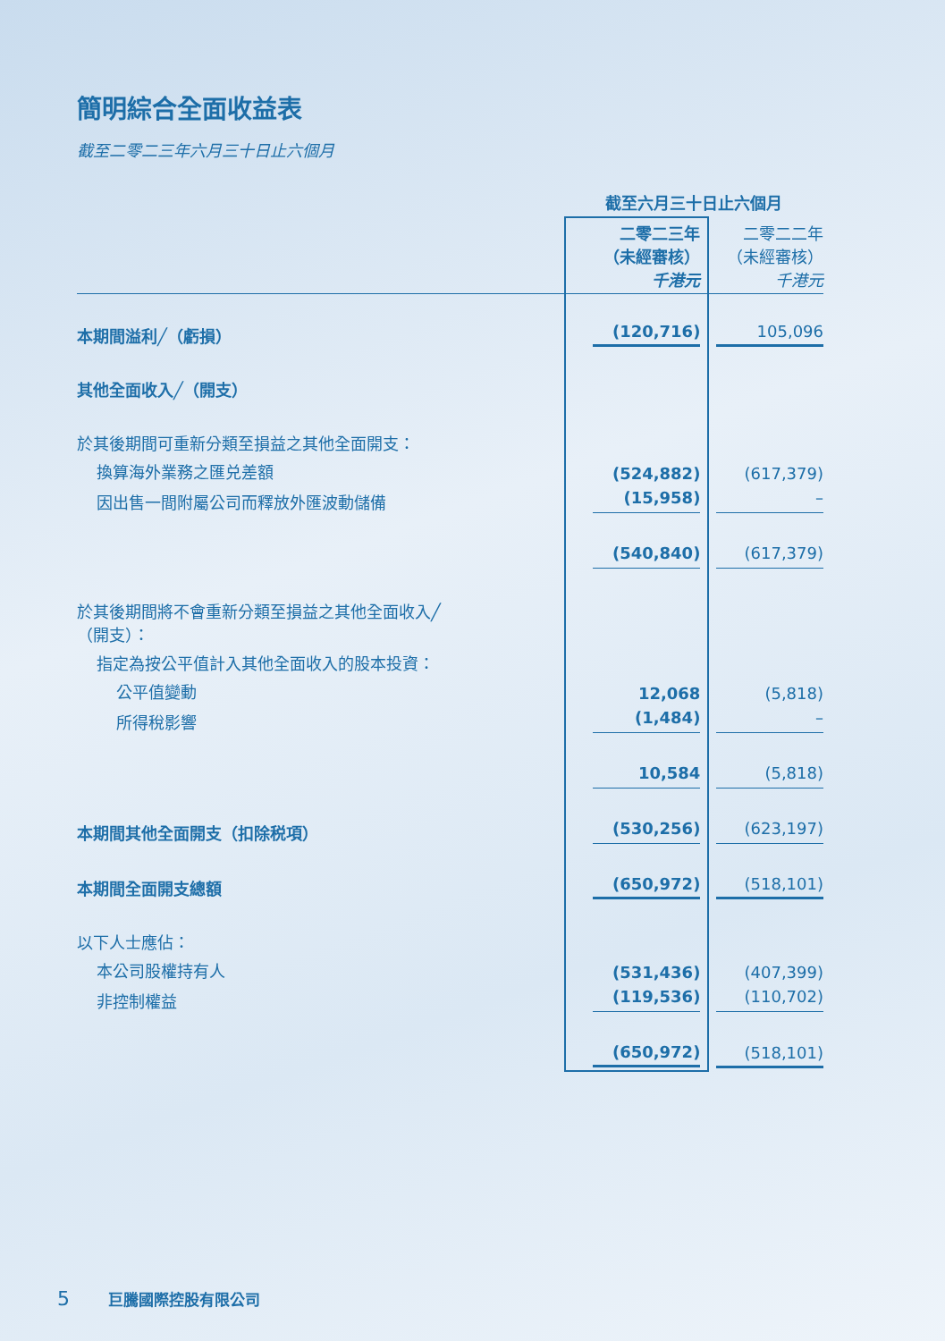簡明綜合全面收益表
截至二零二三年六月三十日止六個月
| | 截至六月三十日止六個月 | |
| | 二零二三年 （未經審核） 千港元 | 二零二二年 （未經審核） 千港元 |
| 本期間溢利╱（虧損） | (120,716) | 105,096 |
| 其他全面收入╱（開支） | | |
| 於其後期間可重新分類至損益之其他全面開支： | | |
| 換算海外業務之匯兑差額 | (524,882) | (617,379) |
| 因出售一間附屬公司而釋放外匯波動儲備 | (15,958) | – |
| | (540,840) | (617,379) |
| 於其後期間將不會重新分類至損益之其他全面收入╱ （開支）： | | |
| 指定為按公平值計入其他全面收入的股本投資： | | |
| 公平值變動 | 12,068 | (5,818) |
| 所得稅影響 | (1,484) | – |
| | 10,584 | (5,818) |
| 本期間其他全面開支（扣除税項） | (530,256) | (623,197) |
| 本期間全面開支總額 | (650,972) | (518,101) |
| 以下人士應佔： | | |
| 本公司股權持有人 | (531,436) | (407,399) |
| 非控制權益 | (119,536) | (110,702) |
| | (650,972) | (518,101) |
5 巨騰國際控股有限公司